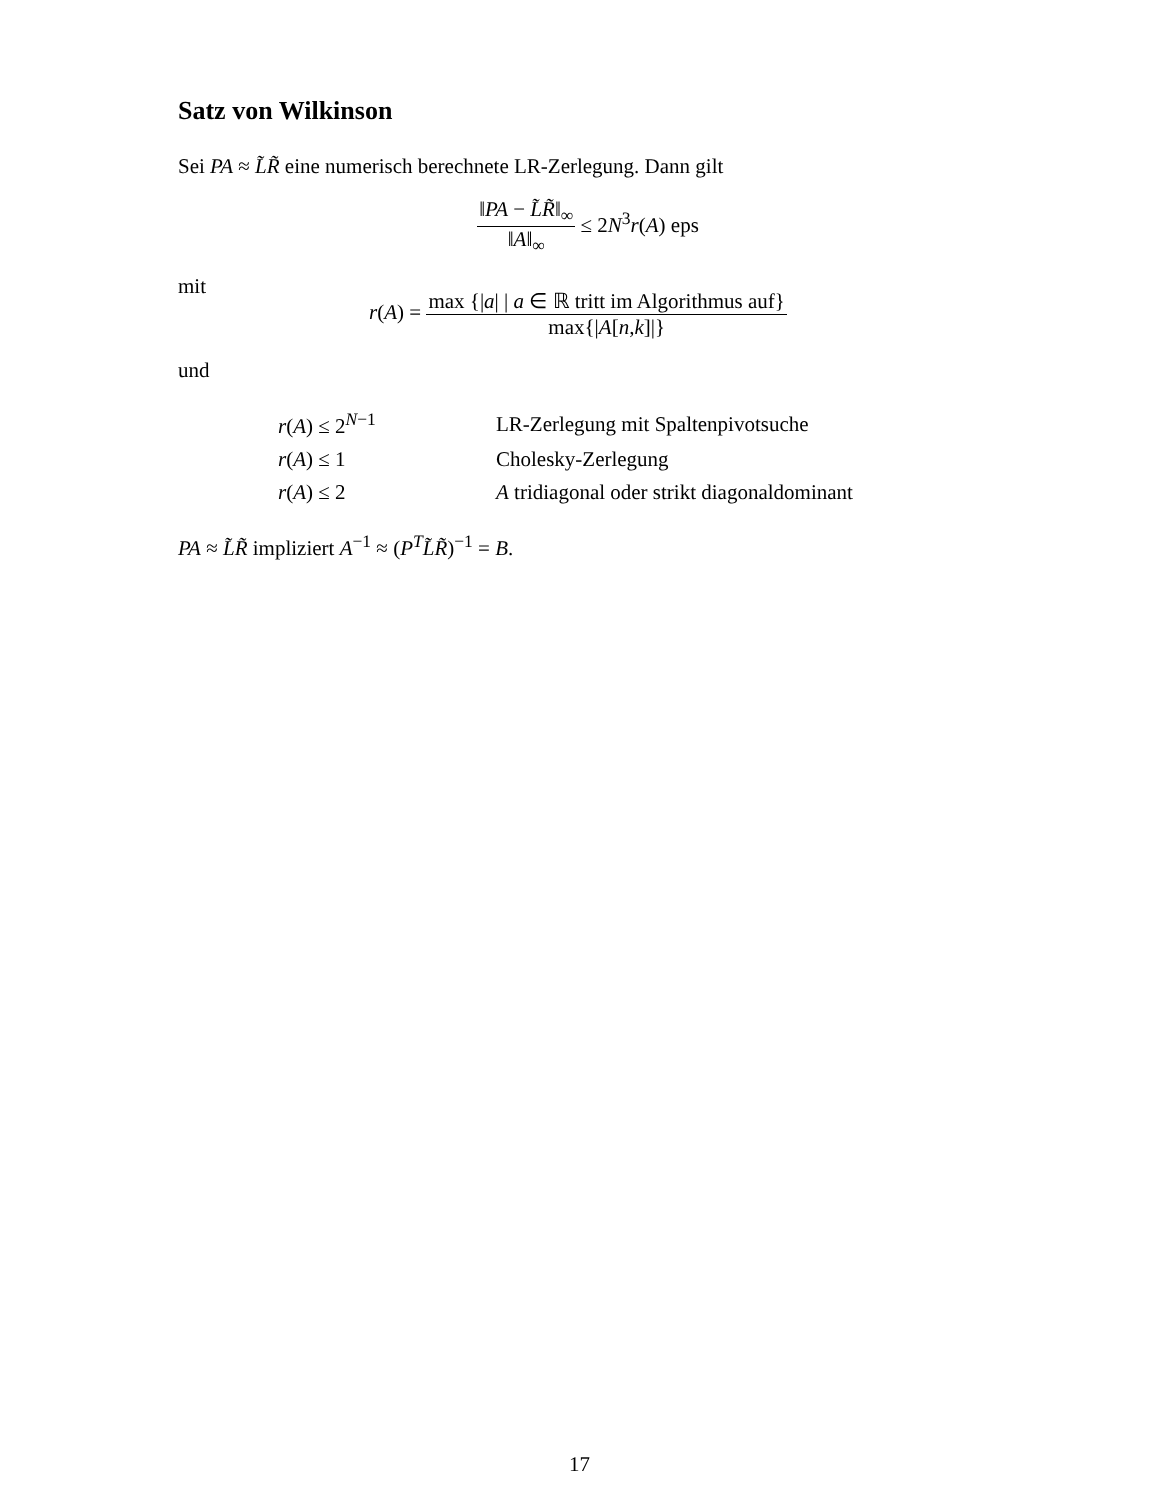Satz von Wilkinson
Sei PA ≈ L̃R̃ eine numerisch berechnete LR-Zerlegung. Dann gilt
‖PA − L̃R̃‖<sub>∞</sub> ‖A‖<sub>∞</sub> ≤ 2N<sup>3</sup>r(A) eps
mit
r(A) = max {|a| | a ∈ ℝ tritt im Algorithmus auf} max{|A[n,k]|}
und
| r ( A ) ≤ 2<sup>N−1</sup> | LR-Zerlegung mit Spaltenpivotsuche |
| r ( A ) ≤ 1 | Cholesky-Zerlegung |
| r ( A ) ≤ 2 | A tridiagonal oder strikt diagonaldominant |
PA ≈ L̃R̃ impliziert A<sup>−1</sup> ≈ (P<sup>T</sup>L̃R̃)<sup>−1</sup> = B.
17